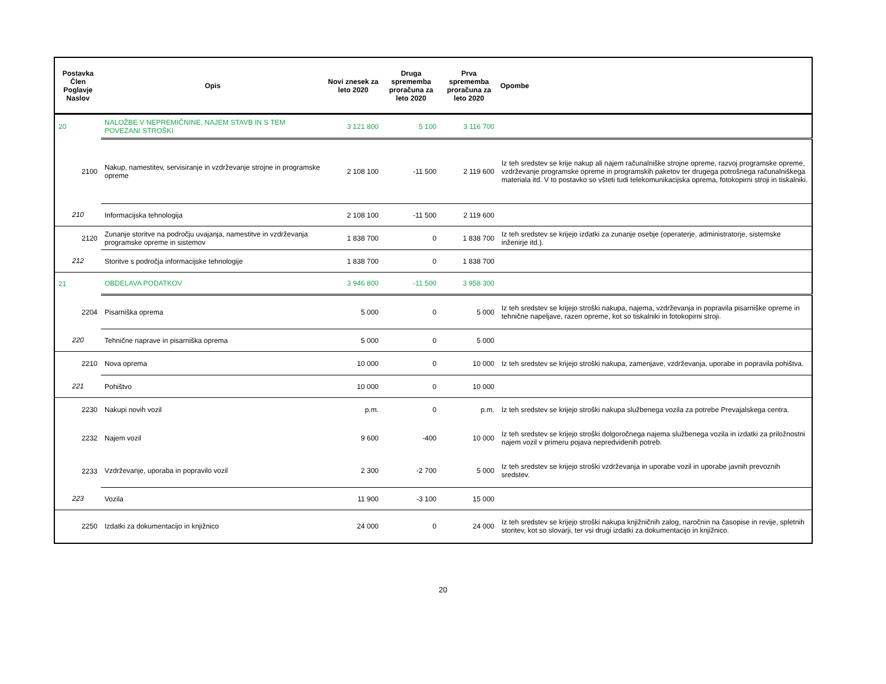| Postavka Člen Poglavje Naslov | Opis | Novi znesek za leto 2020 | Druga sprememba proračuna za leto 2020 | Prva sprememba proračuna za leto 2020 | Opombe |
| --- | --- | --- | --- | --- | --- |
| 20 | NALOŽBE V NEPREMIČNINE, NAJEM STAVB IN S TEM POVEZANI STROŠKI | 3 121 800 | 5 100 | 3 116 700 | |
| 2100 | Nakup, namestitev, servisiranje in vzdrževanje strojne in programske opreme | 2 108 100 | -11 500 | 2 119 600 | Iz teh sredstev se krije nakup ali najem računalniške strojne opreme, razvoj programske opreme, vzdrževanje programske opreme in programskih paketov ter drugega potrošnega računalniškega materiala itd. V to postavko so všteti tudi telekomunikacijska oprema, fotokopirni stroji in tiskalniki. |
| 210 | Informacijska tehnologija | 2 108 100 | -11 500 | 2 119 600 | |
| 2120 | Zunanje storitve na področju uvajanja, namestitve in vzdrževanja programske opreme in sistemov | 1 838 700 | 0 | 1 838 700 | Iz teh sredstev se krijejo izdatki za zunanje osebje (operaterje, administratorje, sistemske inženirje itd.). |
| 212 | Storitve s področja informacijske tehnologije | 1 838 700 | 0 | 1 838 700 | |
| 21 | OBDELAVA PODATKOV | 3 946 800 | -11 500 | 3 958 300 | |
| 2204 | Pisarniška oprema | 5 000 | 0 | 5 000 | Iz teh sredstev se krijejo stroški nakupa, najema, vzdrževanja in popravila pisarniške opreme in tehnične napeljave, razen opreme, kot so tiskalniki in fotokopirni stroji. |
| 220 | Tehnične naprave in pisarniška oprema | 5 000 | 0 | 5 000 | |
| 2210 | Nova oprema | 10 000 | 0 | 10 000 | Iz teh sredstev se krijejo stroški nakupa, zamenjave, vzdrževanja, uporabe in popravila pohištva. |
| 221 | Pohištvo | 10 000 | 0 | 10 000 | |
| 2230 | Nakupi novih vozil | p.m. | 0 | p.m. | Iz teh sredstev se krijejo stroški nakupa službenega vozila za potrebe Prevajalskega centra. |
| 2232 | Najem vozil | 9 600 | -400 | 10 000 | Iz teh sredstev se krijejo stroški dolgoročnega najema službenega vozila in izdatki za priložnostni najem vozil v primeru pojava nepredvidenih potreb. |
| 2233 | Vzdrževanje, uporaba in popravilo vozil | 2 300 | -2 700 | 5 000 | Iz teh sredstev se krijejo stroški vzdrževanja in uporabe vozil in uporabe javnih prevoznih sredstev. |
| 223 | Vozila | 11 900 | -3 100 | 15 000 | |
| 2250 | Izdatki za dokumentacijo in knjižnico | 24 000 | 0 | 24 000 | Iz teh sredstev se krijejo stroški nakupa knjižničnih zalog, naročnin na časopise in revije, spletnih storitev, kot so slovarji, ter vsi drugi izdatki za dokumentacijo in knjižnico. |
20